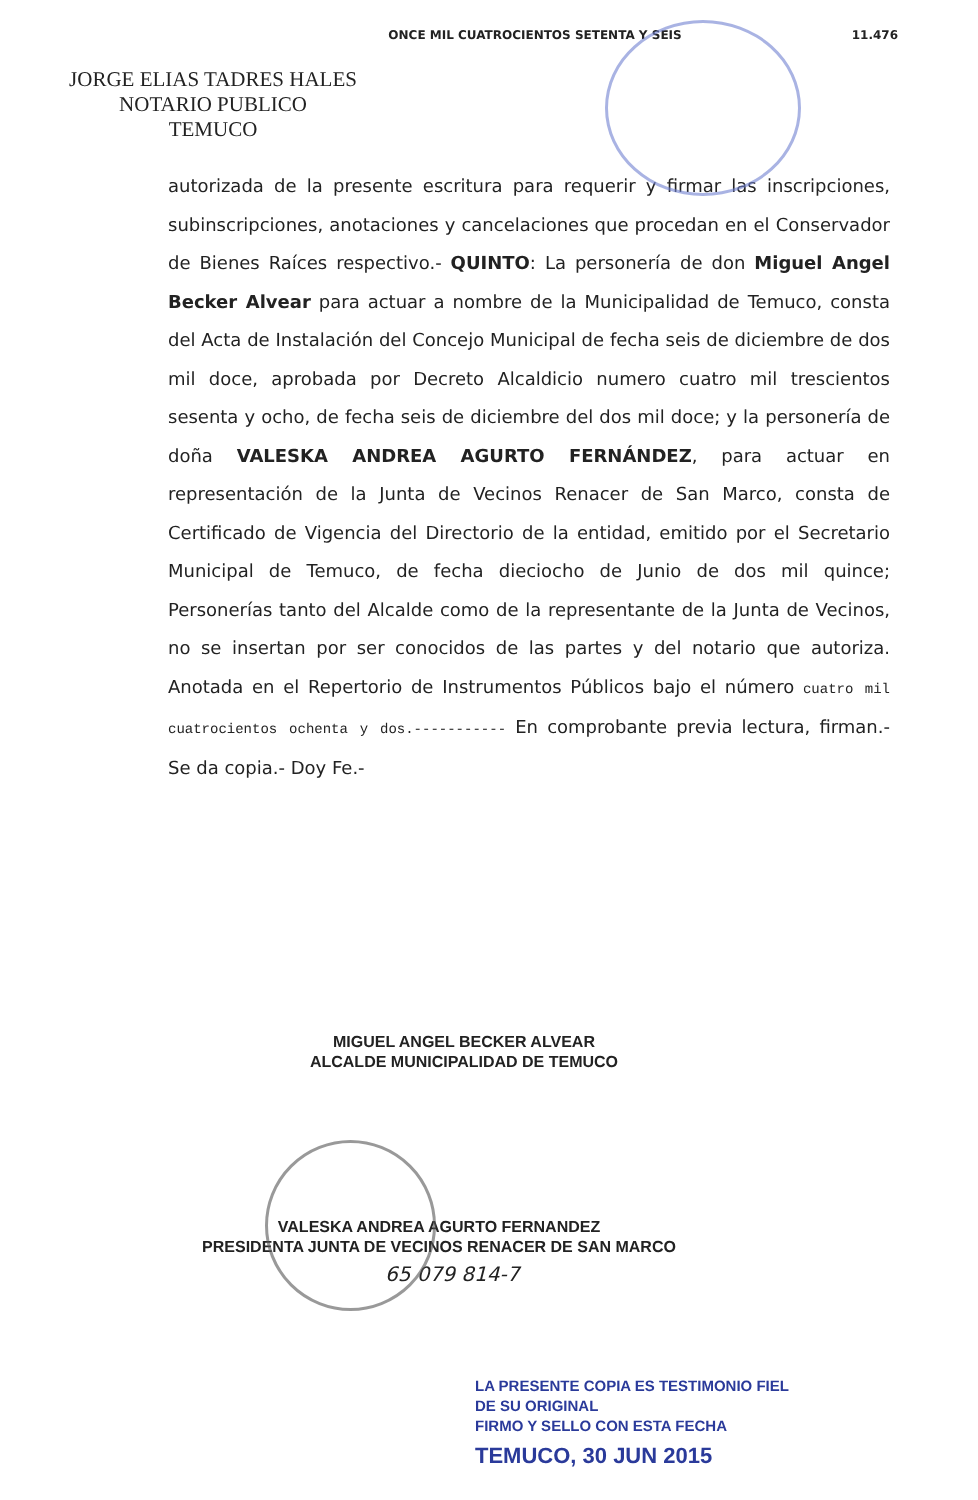ONCE MIL CUATROCIENTOS SETENTA Y SEIS 11.476
JORGE ELIAS TADRES HALES
NOTARIO PUBLICO
TEMUCO
autorizada de la presente escritura para requerir y firmar las inscripciones, subinscripciones, anotaciones y cancelaciones que procedan en el Conservador de Bienes Raíces respectivo.- QUINTO: La personería de don Miguel Angel Becker Alvear para actuar a nombre de la Municipalidad de Temuco, consta del Acta de Instalación del Concejo Municipal de fecha seis de diciembre de dos mil doce, aprobada por Decreto Alcaldicio numero cuatro mil trescientos sesenta y ocho, de fecha seis de diciembre del dos mil doce; y la personería de doña VALESKA ANDREA AGURTO FERNÁNDEZ, para actuar en representación de la Junta de Vecinos Renacer de San Marco, consta de Certificado de Vigencia del Directorio de la entidad, emitido por el Secretario Municipal de Temuco, de fecha dieciocho de Junio de dos mil quince; Personerías tanto del Alcalde como de la representante de la Junta de Vecinos, no se insertan por ser conocidos de las partes y del notario que autoriza. Anotada en el Repertorio de Instrumentos Públicos bajo el número cuatro mil cuatrocientos ochenta y dos.----------- En comprobante previa lectura, firman.- Se da copia.- Doy Fe.-
MIGUEL ANGEL BECKER ALVEAR
ALCALDE MUNICIPALIDAD DE TEMUCO
VALESKA ANDREA AGURTO FERNANDEZ
PRESIDENTA JUNTA DE VECINOS RENACER DE SAN MARCO
65 079 814-7
LA PRESENTE COPIA ES TESTIMONIO FIEL
DE SU ORIGINAL
FIRMO Y SELLO CON ESTA FECHA
TEMUCO, 30 JUN 2015